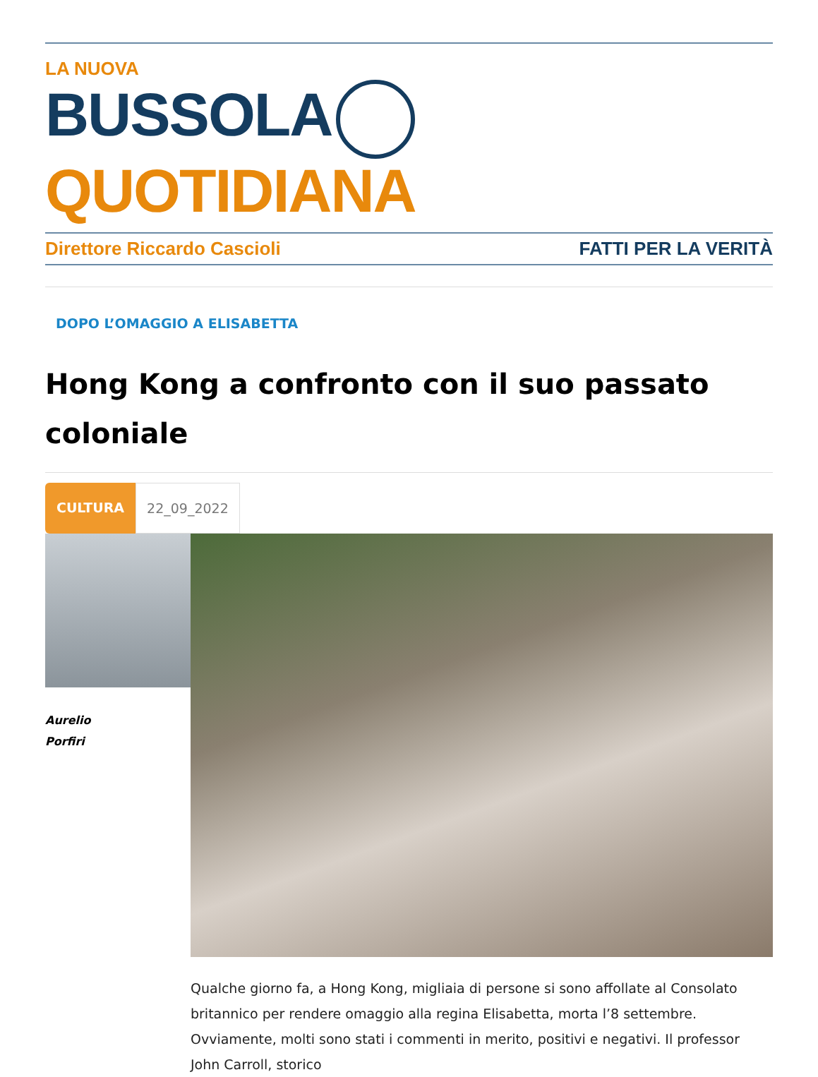LA NUOVA
BUSSOLA QUOTIDIANA
Direttore Riccardo Cascioli FATTI PER LA VERITÀ
DOPO L’OMAGGIO A ELISABETTA
Hong Kong a confronto con il suo passato coloniale
CULTURA 22_09_2022
Aurelio
Porfiri
Qualche giorno fa, a Hong Kong, migliaia di persone si sono affollate al Consolato britannico per rendere omaggio alla regina Elisabetta, morta l’8 settembre. Ovviamente, molti sono stati i commenti in merito, positivi e negativi. Il professor John Carroll, storico